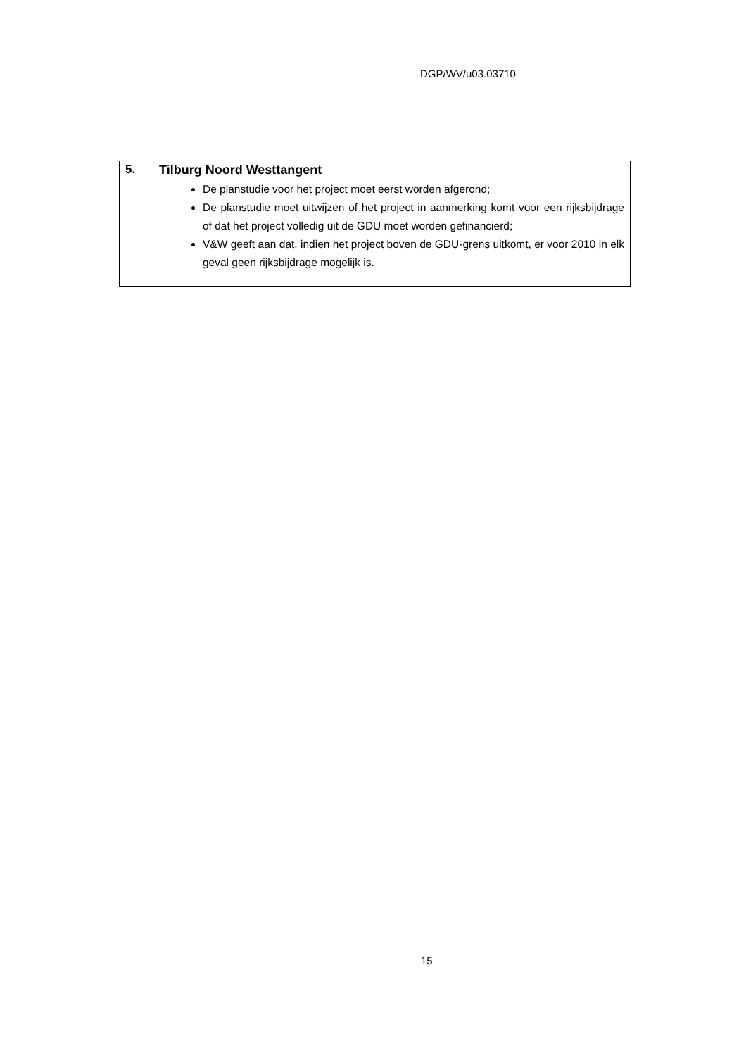DGP/WV/u03.03710
| 5. | Tilburg Noord Westtangent De planstudie voor het project moet eerst worden afgerond; De planstudie moet uitwijzen of het project in aanmerking komt voor een rijksbijdrage of dat het project volledig uit de GDU moet worden gefinancierd; V&W geeft aan dat, indien het project boven de GDU-grens uitkomt, er voor 2010 in elk geval geen rijksbijdrage mogelijk is. |
15